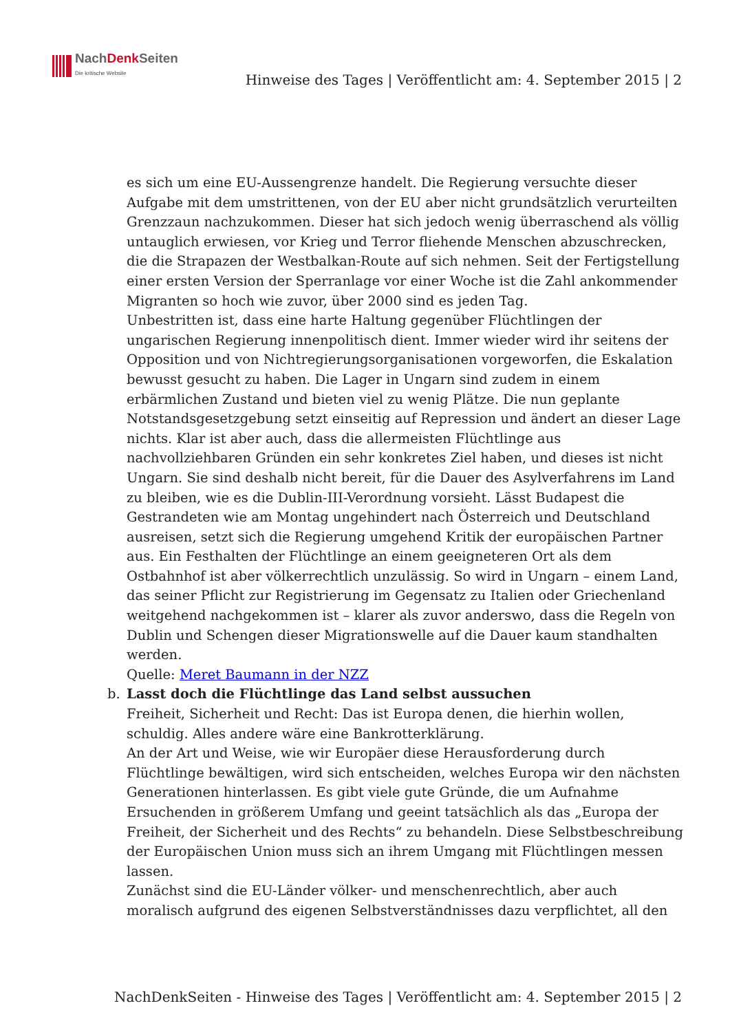NachDenk Seiten
Die kritische Website
Hinweise des Tages | Veröffentlicht am: 4. September 2015 | 2
es sich um eine EU-Aussengrenze handelt. Die Regierung versuchte dieser Aufgabe mit dem umstrittenen, von der EU aber nicht grundsätzlich verurteilten Grenzzaun nachzukommen. Dieser hat sich jedoch wenig überraschend als völlig untauglich erwiesen, vor Krieg und Terror fliehende Menschen abzuschrecken, die die Strapazen der Westbalkan-Route auf sich nehmen. Seit der Fertigstellung einer ersten Version der Sperranlage vor einer Woche ist die Zahl ankommender Migranten so hoch wie zuvor, über 2000 sind es jeden Tag.
Unbestritten ist, dass eine harte Haltung gegenüber Flüchtlingen der ungarischen Regierung innenpolitisch dient. Immer wieder wird ihr seitens der Opposition und von Nichtregierungsorganisationen vorgeworfen, die Eskalation bewusst gesucht zu haben. Die Lager in Ungarn sind zudem in einem erbärmlichen Zustand und bieten viel zu wenig Plätze. Die nun geplante Notstandsgesetzgebung setzt einseitig auf Repression und ändert an dieser Lage nichts. Klar ist aber auch, dass die allermeisten Flüchtlinge aus nachvollziehbaren Gründen ein sehr konkretes Ziel haben, und dieses ist nicht Ungarn. Sie sind deshalb nicht bereit, für die Dauer des Asylverfahrens im Land zu bleiben, wie es die Dublin-III-Verordnung vorsieht. Lässt Budapest die Gestrandeten wie am Montag ungehindert nach Österreich und Deutschland ausreisen, setzt sich die Regierung umgehend Kritik der europäischen Partner aus. Ein Festhalten der Flüchtlinge an einem geeigneteren Ort als dem Ostbahnhof ist aber völkerrechtlich unzulässig. So wird in Ungarn – einem Land, das seiner Pflicht zur Registrierung im Gegensatz zu Italien oder Griechenland weitgehend nachgekommen ist – klarer als zuvor anderswo, dass die Regeln von Dublin und Schengen dieser Migrationswelle auf die Dauer kaum standhalten werden.
Quelle: Meret Baumann in der NZZ
b.
Lasst doch die Flüchtlinge das Land selbst aussuchen
Freiheit, Sicherheit und Recht: Das ist Europa denen, die hierhin wollen, schuldig. Alles andere wäre eine Bankrotterklärung.
An der Art und Weise, wie wir Europäer diese Herausforderung durch Flüchtlinge bewältigen, wird sich entscheiden, welches Europa wir den nächsten Generationen hinterlassen. Es gibt viele gute Gründe, die um Aufnahme Ersuchenden in größerem Umfang und geeint tatsächlich als das „Europa der Freiheit, der Sicherheit und des Rechts“ zu behandeln. Diese Selbstbeschreibung der Europäischen Union muss sich an ihrem Umgang mit Flüchtlingen messen lassen.
Zunächst sind die EU-Länder völker- und menschenrechtlich, aber auch moralisch aufgrund des eigenen Selbstverständnisses dazu verpflichtet, all den
NachDenkSeiten - Hinweise des Tages | Veröffentlicht am: 4. September 2015 | 2